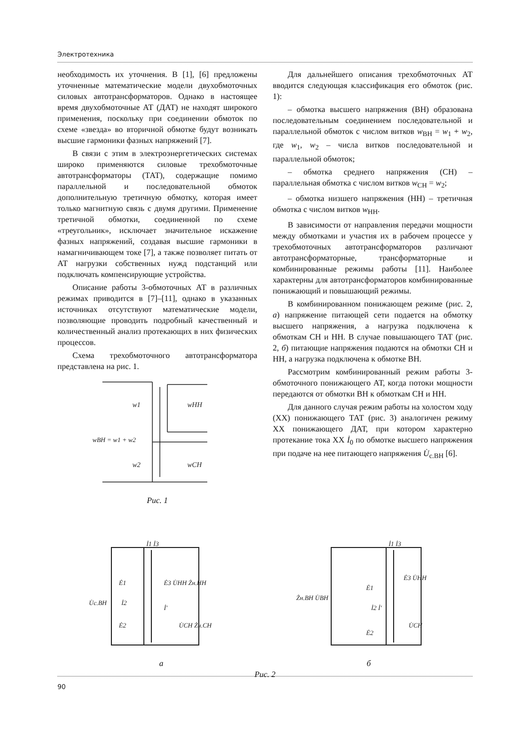Электротехника
необходимость их уточнения. В [1], [6] предложены уточненные математические модели двухобмоточных силовых автотрансформаторов. Однако в настоящее время двухобмоточные АТ (ДАТ) не находят широкого применения, поскольку при соединении обмоток по схеме «звезда» во вторичной обмотке будут возникать высшие гармоники фазных напряжений [7].
В связи с этим в электроэнергетических системах широко применяются силовые трехобмоточные автотрансформаторы (ТАТ), содержащие помимо параллельной и последовательной обмоток дополнительную третичную обмотку, которая имеет только магнитную связь с двумя другими. Применение третичной обмотки, соединенной по схеме «треугольник», исключает значительное искажение фазных напряжений, создавая высшие гармоники в намагничивающем токе [7], а также позволяет питать от АТ нагрузки собственных нужд подстанций или подключать компенсирующие устройства.
Описание работы 3-обмоточных АТ в различных режимах приводится в [7]–[11], однако в указанных источниках отсутствуют математические модели, позволяющие проводить подробный качественный и количественный анализ протекающих в них физических процессов.
Схема трехобмоточного автотрансформатора представлена на рис. 1.
w1
wНН
wВН = w1 + w2
w2
wСН
Рис. 1
Для дальнейшего описания трехобмоточных АТ вводится следующая классификация его обмоток (рис. 1):
– обмотка высшего напряжения (ВН) образована последовательным соединением последовательной и параллельной обмоток с числом витков w<sub>ВН</sub> = w<sub>1</sub> + w<sub>2</sub>, где w<sub>1</sub>, w<sub>2</sub> – числа витков последовательной и параллельной обмоток;
– обмотка среднего напряжения (СН) – параллельная обмотка с числом витков w<sub>СН</sub> = w<sub>2</sub>;
– обмотка низшего напряжения (НН) – третичная обмотка с числом витков w<sub>НН</sub>.
В зависимости от направления передачи мощности между обмотками и участия их в рабочем процессе у трехобмоточных автотрансформаторов различают автотрансформаторные, трансформаторные и комбинированные режимы работы [11]. Наиболее характерны для автотрансформаторов комбинированные понижающий и повышающий режимы.
В комбинированном понижающем режиме (рис. 2, а) напряжение питающей сети подается на обмотку высшего напряжения, а нагрузка подключена к обмоткам СН и НН. В случае повышающего ТАТ (рис. 2, б) питающие напряжения подаются на обмотки СН и НН, а нагрузка подключена к обмотке ВН.
Рассмотрим комбинированный режим работы 3-обмоточного понижающего АТ, когда потоки мощности передаются от обмотки ВН к обмоткам СН и НН.
Для данного случая режим работы на холостом ходу (ХХ) понижающего ТАТ (рис. 3) аналогичен режиму ХХ понижающего ДАТ, при котором характерно протекание тока ХХ İ<sub>0</sub> по обмотке высшего напряжения при подаче на нее питающего напряжения U̇<sub>с.ВН</sub> [6].
İ1 İ3
Ė1
Ė3 U̇НН Żн.НН
U̇с.ВН
İ2
İ'
Ė2
U̇СН Żн.СН
а
İ1 İ3
Ė1
Ė3 U̇НН
Żн.ВН U̇ВН
İ2 İ'
Ė2
U̇СН
б
Рис. 2
90